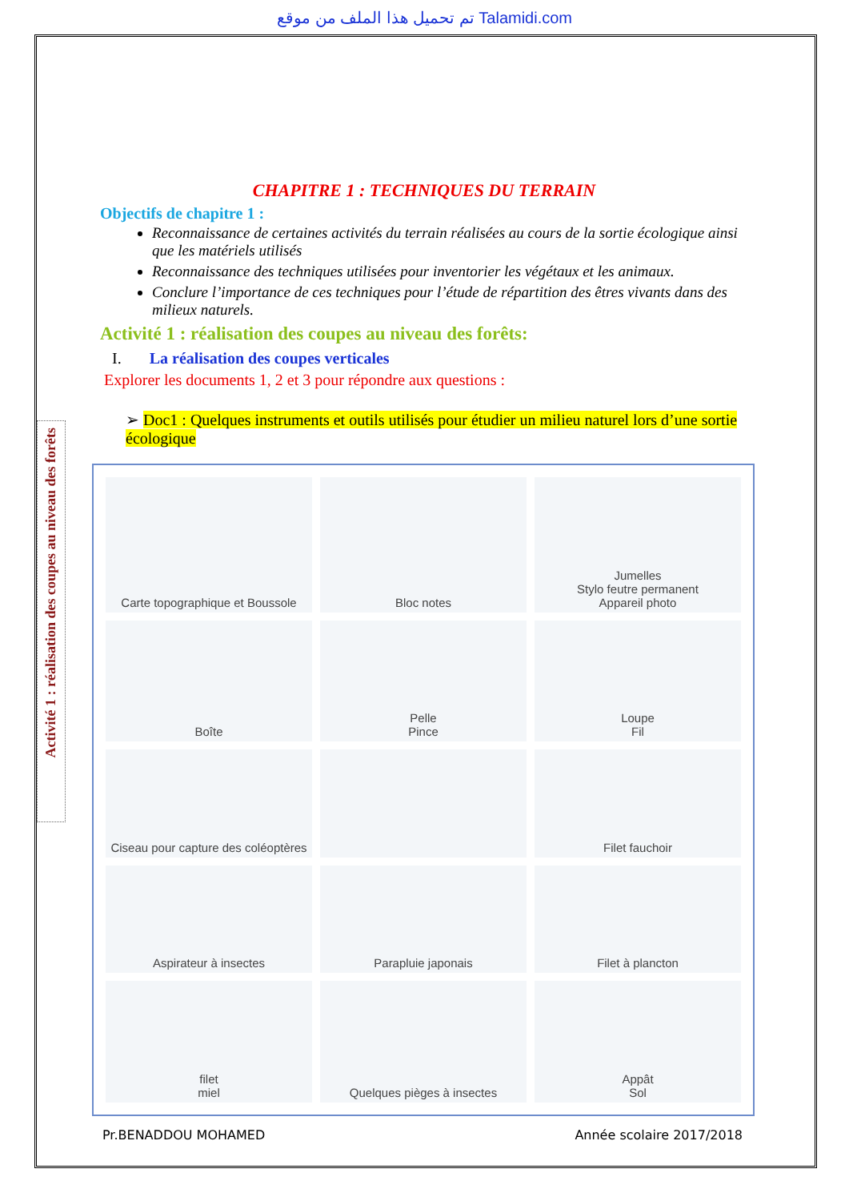تم تحميل هذا الملف من موقع Talamidi.com
Activité 1 : réalisation des coupes au niveau des forêts
CHAPITRE 1 : TECHNIQUES DU TERRAIN
Objectifs de chapitre 1 :
Reconnaissance de certaines activités du terrain réalisées au cours de la sortie écologique ainsi que les matériels utilisés
Reconnaissance des techniques utilisées pour inventorier les végétaux et les animaux.
Conclure l’importance de ces techniques pour l’étude de répartition des êtres vivants dans des milieux naturels.
Activité 1 : réalisation des coupes au niveau des forêts:
I. La réalisation des coupes verticales
Explorer les documents 1, 2 et 3 pour répondre aux questions :
➢ Doc1 : Quelques instruments et outils utilisés pour étudier un milieu naturel lors d’une sortie écologique
Carte topographique et Boussole
Bloc notes
Jumelles
Stylo feutre permanent
Appareil photo
Boîte
Pelle
Pince
Loupe
Fil
Ciseau pour capture des coléoptères
Filet fauchoir
Aspirateur à insectes
Parapluie japonais
Filet à plancton
filet
miel
Quelques pièges à insectes
Appât
Sol
Pr.BENADDOU MOHAMED Année scolaire 2017/2018